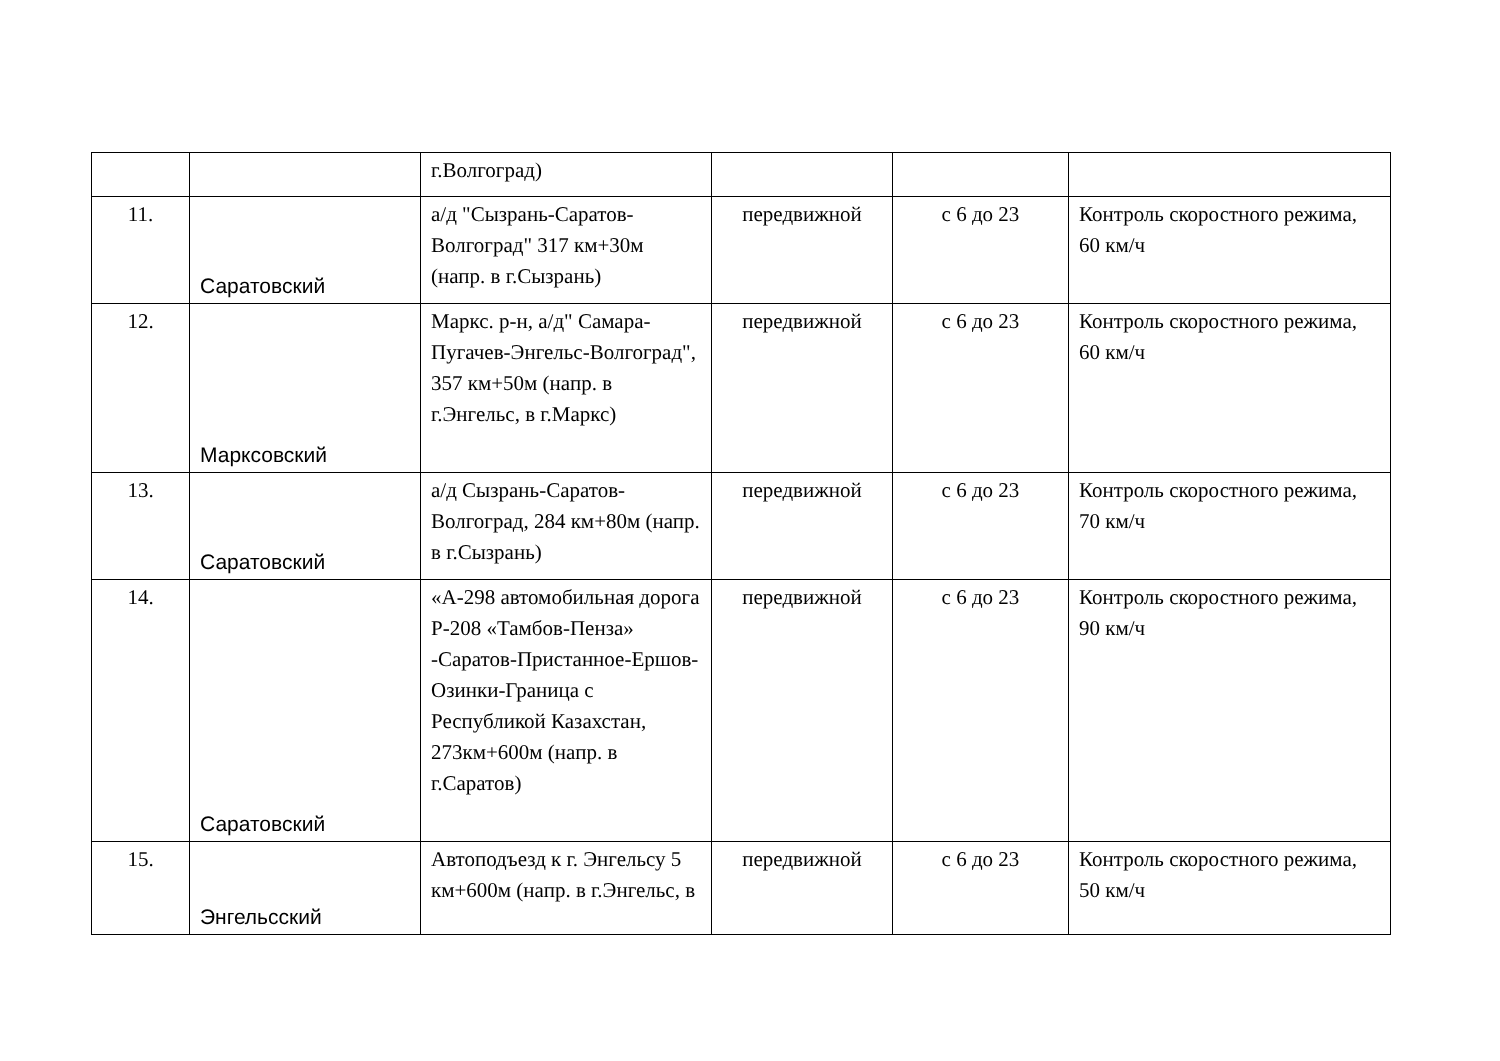| | | г.Волгоград) | | | |
| 11. | Саратовский | а/д "Сызрань-Саратов-Волгоград" 317 км+30м (напр. в г.Сызрань) | передвижной | с 6 до 23 | Контроль скоростного режима, 60 км/ч |
| 12. | Марксовский | Маркс. р-н, а/д" Самара-Пугачев-Энгельс-Волгоград", 357 км+50м (напр. в г.Энгельс, в г.Маркс) | передвижной | с 6 до 23 | Контроль скоростного режима, 60 км/ч |
| 13. | Саратовский | а/д Сызрань-Саратов-Волгоград, 284 км+80м (напр. в г.Сызрань) | передвижной | с 6 до 23 | Контроль скоростного режима, 70 км/ч |
| 14. | Саратовский | «А-298 автомобильная дорога Р-208 «Тамбов-Пенза» -Саратов-Пристанное-Ершов-Озинки-Граница с Республикой Казахстан, 273км+600м (напр. в г.Саратов) | передвижной | с 6 до 23 | Контроль скоростного режима, 90 км/ч |
| 15. | Энгельсский | Автоподъезд к г. Энгельсу 5 км+600м (напр. в г.Энгельс, в | передвижной | с 6 до 23 | Контроль скоростного режима, 50 км/ч |